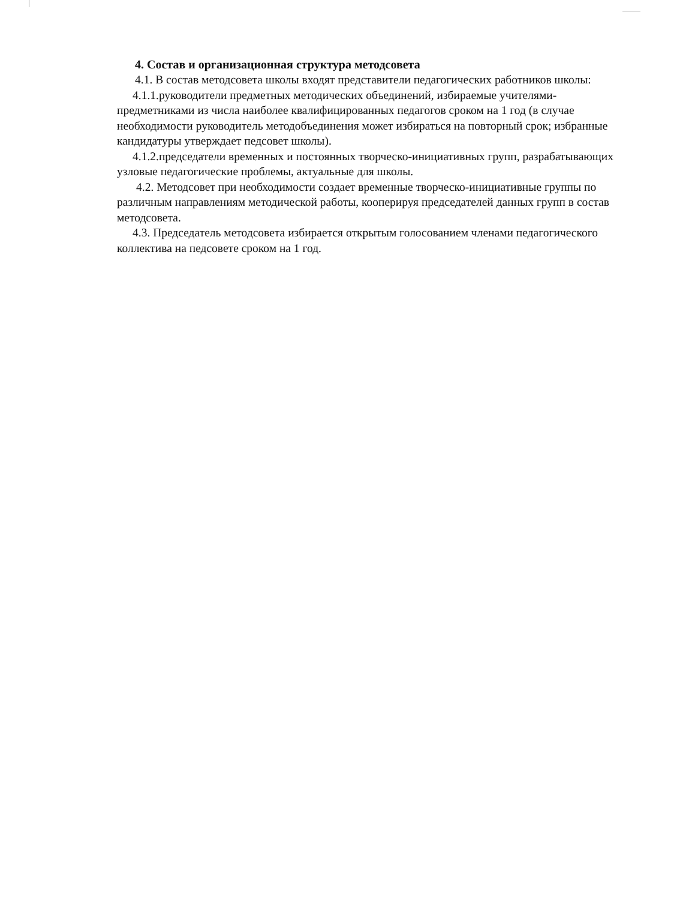4. Состав и организационная структура методсовета
4.1. В состав методсовета школы входят представители педагогических работников школы:
4.1.1.руководители предметных методических объединений, избираемые учителями-предметниками из числа наиболее квалифицированных педагогов сроком на 1 год (в случае необходимости руководитель методобъединения может избираться на повторный срок; избранные кандидатуры утверждает педсовет школы).
4.1.2.председатели временных и постоянных творческо-инициативных групп, разрабатывающих узловые педагогические проблемы, актуальные для школы.
4.2. Методсовет при необходимости создает временные творческо-инициативные группы по различным направлениям методической работы, кооперируя председателей данных групп в состав методсовета.
4.3. Председатель методсовета избирается открытым голосованием членами педагогического коллектива на педсовете сроком на 1 год.